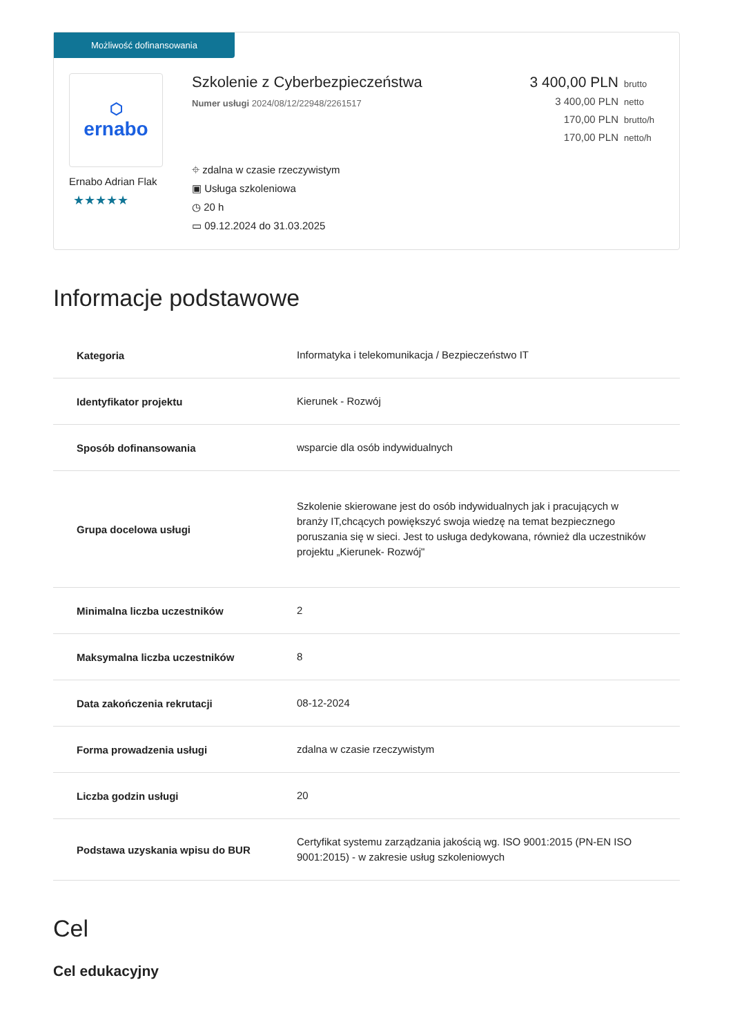Możliwość dofinansowania
⬡
ernabo
Ernabo Adrian Flak
★★★★★
Szkolenie z Cyberbezpieczeństwa
Numer usługi 2024/08/12/22948/2261517
⌖ zdalna w czasie rzeczywistym
▣ Usługa szkoleniowa
◷ 20 h
▭ 09.12.2024 do 31.03.2025
3 400,00 PLN brutto
3 400,00 PLN netto
170,00 PLN brutto/h
170,00 PLN netto/h
Informacje podstawowe
| Kategoria | Informatyka i telekomunikacja / Bezpieczeństwo IT |
| Identyfikator projektu | Kierunek - Rozwój |
| Sposób dofinansowania | wsparcie dla osób indywidualnych |
| Grupa docelowa usługi | Szkolenie skierowane jest do osób indywidualnych jak i pracujących w branży IT,chcących powiększyć swoja wiedzę na temat bezpiecznego poruszania się w sieci. Jest to usługa dedykowana, również dla uczestników projektu „Kierunek- Rozwój" |
| Minimalna liczba uczestników | 2 |
| Maksymalna liczba uczestników | 8 |
| Data zakończenia rekrutacji | 08-12-2024 |
| Forma prowadzenia usługi | zdalna w czasie rzeczywistym |
| Liczba godzin usługi | 20 |
| Podstawa uzyskania wpisu do BUR | Certyfikat systemu zarządzania jakością wg. ISO 9001:2015 (PN-EN ISO 9001:2015) - w zakresie usług szkoleniowych |
Cel
Cel edukacyjny